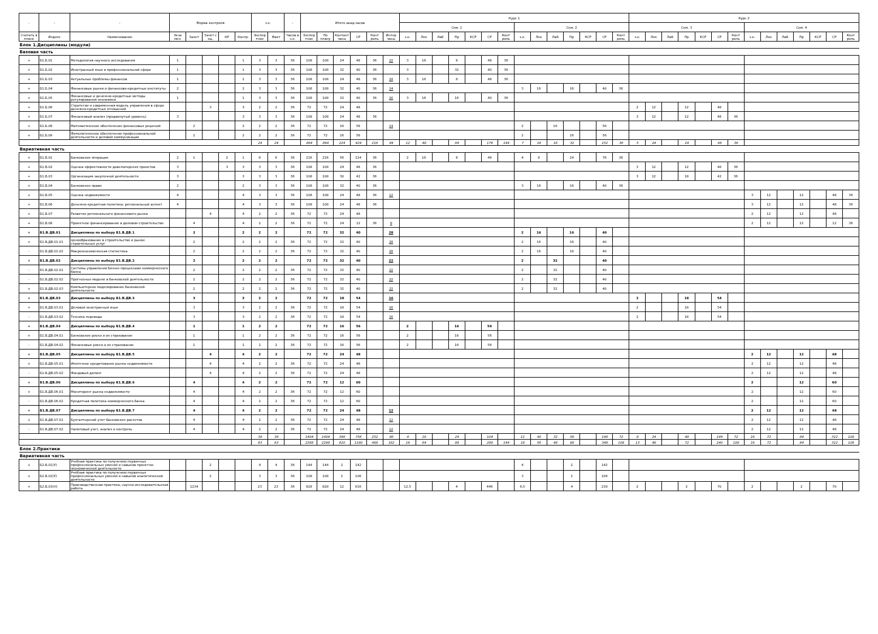| - | - | - | Форма контроля | | | | | з.е. | | - | Итого акад.часов | | | | | | Курс 1 | | | | | | | | | | | | | | Курс 2 | | | | | | | | | | | | | |
| --- | --- | --- | --- | --- | --- | --- | --- | --- | --- | --- | --- | --- | --- | --- | --- | --- | --- | --- | --- | --- | --- | --- | --- | --- | --- | --- | --- | --- | --- | --- | --- | --- | --- | --- | --- | --- | --- | --- | --- | --- | --- | --- | --- | --- |
| | | | | | | | | | | | | | | | | | Сем. 1 | | | | | | | Сем. 2 | | | | | | | Сем. 3 | | | | | | | Сем. 4 | | | | | | |
| Считать в плане | Индекс | Наименование | Экза мен | Зачет | Зачет с оц. | КР | Контр. | Экспер тное | Факт | Часов в з.е. | Экспер тное | По плану | Контакт часы | СР | Конт роль | Интер часы | з.е. | Лек | Лаб | Пр | КСР | СР | Конт роль | з.е. | Лек | Лаб | Пр | КСР | СР | Конт роль | з.е. | Лек | Лаб | Пр | КСР | СР | Конт роль | з.е. | Лек | Лаб | Пр | КСР | СР | Конт роль |
| Блок 1.Дисциплины (модули) | | | | | | | | | | | | | | | | | | | | | | | | | | | | | | | | | | | | | | | | | | | | |
| Базовая часть | | | | | | | | | | | | | | | | | | | | | | | | | | | | | | | | | | | | | | | | | | | | |
| + | Б1.Б.01 | Методология научного исследования | 1 | | | | 1 | 3 | 3 | 36 | 108 | 108 | 24 | 48 | 36 | 22 | 3 | 16 | | 8 | | 48 | 36 | | | | | | | | | | | | | | | | | | | | | |
| + | Б1.Б.02 | Иностранный язык в профессиональной сфере | 1 | | | | 1 | 3 | 3 | 36 | 108 | 108 | 32 | 40 | 36 | | 3 | | | 32 | | 40 | 36 | | | | | | | | | | | | | | | | | | | | | |
| + | Б1.Б.03 | Актуальные проблемы финансов | 1 | | | | 1 | 3 | 3 | 36 | 108 | 108 | 24 | 48 | 36 | 18 | 3 | 16 | | 8 | | 48 | 36 | | | | | | | | | | | | | | | | | | | | | |
| + | Б1.Б.04 | Финансовые рынки и финансово-кредитные институты | 2 | | | | 2 | 3 | 3 | 36 | 108 | 108 | 32 | 40 | 36 | 14 | | | | | | | | 3 | 16 | | 16 | | 40 | 36 | | | | | | | | | | | | | | |
| + | Б1.Б.05 | Финансовые и денежно-кредитные методы регулирования экономики | 1 | | | | 1 | 3 | 3 | 36 | 108 | 108 | 32 | 40 | 36 | 16 | 3 | 16 | | 16 | | 40 | 36 | | | | | | | | | | | | | | | | | | | | | |
| + | Б1.Б.06 | Стратегии и современная модель управления в сфере денежно-кредитных отношений | | | 3 | | 3 | 2 | 2 | 36 | 72 | 72 | 24 | 48 | | | | | | | | | | | | | | | | | 2 | 12 | | 12 | | 48 | | | | | | | | |
| + | Б1.Б.07 | Финансовый анализ (продвинутый уровень) | 3 | | | | 3 | 3 | 3 | 36 | 108 | 108 | 24 | 48 | 36 | | | | | | | | | | | | | | | | 3 | 12 | | 12 | | 48 | 36 | | | | | | | |
| + | Б1.Б.08 | Математическое обеспечение финансовых решений | | 2 | | | 2 | 2 | 2 | 36 | 72 | 72 | 16 | 56 | | 14 | | | | | | | | 2 | | 16 | | | 56 | | | | | | | | | | | | | | | |
| + | Б1.Б.09 | Филологическое обеспечение профессиональной деятельности и деловой коммуникации | | 2 | | | 2 | 2 | 2 | 36 | 72 | 72 | 16 | 56 | | | | | | | | | | 2 | | | 16 | | 56 | | | | | | | | | | | | | | | |
| | | | | | | | | 24 | 24 | | 864 | 864 | 224 | 424 | 216 | 84 | 12 | 48 | | 64 | | 176 | 144 | 7 | 16 | 16 | 32 | | 152 | 36 | 5 | 24 | | 24 | | 96 | 36 | | | | | | | |
| Вариативная часть | | | | | | | | | | | | | | | | | | | | | | | | | | | | | | | | | | | | | | | | | | | | |
| + | Б1.В.01 | Банковские операции | 2 | 1 | | 2 | 1 | 6 | 6 | 36 | 216 | 216 | 56 | 124 | 36 | | 2 | 16 | | 8 | | 48 | | 4 | 8 | | 24 | | 76 | 36 | | | | | | | | | | | | | | |
| + | Б1.В.02 | Оценка эффективности девелоперских проектов | 3 | | | 3 | 3 | 3 | 3 | 36 | 108 | 108 | 24 | 48 | 36 | | | | | | | | | | | | | | | | 3 | 12 | | 12 | | 48 | 36 | | | | | | | |
| + | Б1.В.03 | Организация закупочной деятельности | 3 | | | | 3 | 3 | 3 | 36 | 108 | 108 | 30 | 42 | 36 | | | | | | | | | | | | | | | | 3 | 12 | | 18 | | 42 | 36 | | | | | | | |
| + | Б1.В.04 | Банковское право | 2 | | | | 2 | 3 | 3 | 36 | 108 | 108 | 32 | 40 | 36 | | | | | | | | | 3 | 16 | | 16 | | 40 | 36 | | | | | | | | | | | | | | |
| + | Б1.В.05 | Оценка недвижимости | 4 | | | | 4 | 3 | 3 | 36 | 108 | 108 | 24 | 48 | 36 | 12 | | | | | | | | | | | | | | | | | | | | | | 3 | 12 | | 12 | | 48 | 36 |
| + | Б1.В.06 | Денежно-кредитная политика: региональный аспект | 4 | | | | 4 | 3 | 3 | 36 | 108 | 108 | 24 | 48 | 36 | | | | | | | | | | | | | | | | | | | | | | | 3 | 12 | | 12 | | 48 | 36 |
| + | Б1.В.07 | Развитие регионального финансового рынка | | | 4 | | 4 | 2 | 2 | 36 | 72 | 72 | 24 | 48 | | | | | | | | | | | | | | | | | | | | | | | | 2 | 12 | | 12 | | 48 | |
| + | Б1.В.08 | Проектное финансирование в долевом строительстве | | 4 | | | 4 | 2 | 2 | 36 | 72 | 72 | 24 | 12 | 36 | 8 | | | | | | | | | | | | | | | | | | | | | | 2 | 12 | | 12 | | 12 | 36 |
| + | Б1.В.ДВ.01 | Дисциплины по выбору Б1.В.ДВ.1 | | 2 | | | 2 | 2 | 2 | | 72 | 72 | 32 | 40 | | 28 | | | | | | | | 2 | 16 | | 16 | | 40 | | | | | | | | | | | | | | | |
| + | Б1.В.ДВ.01.01 | Ценообразование в строительстве и рынок строительных услуг | | 2 | | | 2 | 2 | 2 | 36 | 72 | 72 | 32 | 40 | | 28 | | | | | | | | 2 | 16 | | 16 | | 40 | | | | | | | | | | | | | | | |
| - | Б1.В.ДВ.01.02 | Макроэкономическая статистика | | 2 | | | 2 | 2 | 2 | 36 | 72 | 72 | 32 | 40 | | 28 | | | | | | | | 2 | 16 | | 16 | | 40 | | | | | | | | | | | | | | | |
| + | Б1.В.ДВ.02 | Дисциплины по выбору Б1.В.ДВ.2 | | 2 | | | 2 | 2 | 2 | | 72 | 72 | 32 | 40 | | 22 | | | | | | | | 2 | | 32 | | | 40 | | | | | | | | | | | | | | | |
| - | Б1.В.ДВ.02.01 | Системы управления бизнес-процессами коммерческого банка | | 2 | | | 2 | 2 | 2 | 36 | 72 | 72 | 32 | 40 | | 22 | | | | | | | | 2 | | 32 | | | 40 | | | | | | | | | | | | | | | |
| - | Б1.В.ДВ.02.02 | Прогнозные модели в банковской деятельности | | 2 | | | 2 | 2 | 2 | 36 | 72 | 72 | 32 | 40 | | 22 | | | | | | | | 2 | | 32 | | | 40 | | | | | | | | | | | | | | | |
| + | Б1.В.ДВ.02.03 | Компьютерное моделирование банковской деятельности | | 2 | | | 2 | 2 | 2 | 36 | 72 | 72 | 32 | 40 | | 22 | | | | | | | | 2 | | 32 | | | 40 | | | | | | | | | | | | | | | |
| + | Б1.В.ДВ.03 | Дисциплины по выбору Б1.В.ДВ.3 | | 3 | | | 3 | 2 | 2 | | 72 | 72 | 18 | 54 | | 16 | | | | | | | | | | | | | | | 2 | | | 18 | | 54 | | | | | | | | |
| + | Б1.В.ДВ.03.01 | Деловой иностранный язык | | 3 | | | 3 | 2 | 2 | 36 | 72 | 72 | 18 | 54 | | 16 | | | | | | | | | | | | | | | 2 | | | 18 | | 54 | | | | | | | | |
| - | Б1.В.ДВ.03.02 | Техника перевода | | 3 | | | 3 | 2 | 2 | 36 | 72 | 72 | 18 | 54 | | 16 | | | | | | | | | | | | | | | 2 | | | 18 | | 54 | | | | | | | | |
| + | Б1.В.ДВ.04 | Дисциплины по выбору Б1.В.ДВ.4 | | 1 | | | 1 | 2 | 2 | | 72 | 72 | 16 | 56 | | | 2 | | | 16 | | 56 | | | | | | | | | | | | | | | | | | | | | | |
| + | Б1.В.ДВ.04.01 | Банковские риски и их страхование | | 1 | | | 1 | 2 | 2 | 36 | 72 | 72 | 16 | 56 | | | 2 | | | 16 | | 56 | | | | | | | | | | | | | | | | | | | | | | |
| - | Б1.В.ДВ.04.02 | Финансовые риски и их страхование | | 1 | | | 1 | 2 | 2 | 36 | 72 | 72 | 16 | 56 | | | 2 | | | 16 | | 56 | | | | | | | | | | | | | | | | | | | | | | |
| + | Б1.В.ДВ.05 | Дисциплины по выбору Б1.В.ДВ.5 | | | 4 | | 4 | 2 | 2 | | 72 | 72 | 24 | 48 | | | | | | | | | | | | | | | | | | | | | | | | 2 | 12 | | 12 | | 48 | |
| + | Б1.В.ДВ.05.01 | Ипотечное кредитование рынка недвижимости | | | 4 | | 4 | 2 | 2 | 36 | 72 | 72 | 24 | 48 | | | | | | | | | | | | | | | | | | | | | | | | 2 | 12 | | 12 | | 48 | |
| - | Б1.В.ДВ.05.02 | Фондовый дилинг | | | 4 | | 4 | 2 | 2 | 36 | 72 | 72 | 24 | 48 | | | | | | | | | | | | | | | | | | | | | | | | 2 | 12 | | 12 | | 48 | |
| + | Б1.В.ДВ.06 | Дисциплины по выбору Б1.В.ДВ.6 | | 4 | | | 4 | 2 | 2 | | 72 | 72 | 12 | 60 | | | | | | | | | | | | | | | | | | | | | | | | 2 | | | 12 | | 60 | |
| + | Б1.В.ДВ.06.01 | Мониторинг рынка недвижимости | | 4 | | | 4 | 2 | 2 | 36 | 72 | 72 | 12 | 60 | | | | | | | | | | | | | | | | | | | | | | | | 2 | | | 12 | | 60 | |
| - | Б1.В.ДВ.06.02 | Кредитная политика коммерческого банка | | 4 | | | 4 | 2 | 2 | 36 | 72 | 72 | 12 | 60 | | | | | | | | | | | | | | | | | | | | | | | | 2 | | | 12 | | 60 | |
| + | Б1.В.ДВ.07 | Дисциплины по выбору Б1.В.ДВ.7 | | 4 | | | 4 | 2 | 2 | | 72 | 72 | 24 | 48 | | 12 | | | | | | | | | | | | | | | | | | | | | | 2 | 12 | | 12 | | 48 | |
| + | Б1.В.ДВ.07.01 | Бухгалтерский учет банковских расчетов | | 4 | | | 4 | 2 | 2 | 36 | 72 | 72 | 24 | 48 | | 12 | | | | | | | | | | | | | | | | | | | | | | 2 | 12 | | 12 | | 48 | |
| - | Б1.В.ДВ.07.02 | Налоговый учет, анализ и контроль | | 4 | | | 4 | 2 | 2 | 36 | 72 | 72 | 24 | 48 | | 12 | | | | | | | | | | | | | | | | | | | | | | 2 | 12 | | 12 | | 48 | |
| | | | | | | | | 39 | 39 | | 1404 | 1404 | 396 | 756 | 252 | 98 | 4 | 16 | | 24 | | 104 | | 11 | 40 | 32 | 56 | | 196 | 72 | 8 | 24 | | 48 | | 144 | 72 | 16 | 72 | | 84 | | 312 | 108 |
| | | | | | | | | 63 | 63 | | 2268 | 2268 | 620 | 1180 | 468 | 182 | 16 | 64 | | 88 | | 280 | 144 | 18 | 56 | 48 | 88 | | 348 | 108 | 13 | 48 | | 72 | | 240 | 108 | 16 | 72 | | 84 | | 312 | 108 |
| Блок 2.Практики | | | | | | | | | | | | | | | | | | | | | | | | | | | | | | | | | | | | | | | | | | | | |
| Вариативная часть | | | | | | | | | | | | | | | | | | | | | | | | | | | | | | | | | | | | | | | | | | | | |
| + | Б2.В.01(У) | Учебная практика по получению первичных профессиональных умений и навыков проектно-экономической деятельности | | | 2 | | | 4 | 4 | 36 | 144 | 144 | 2 | 142 | | | | | | | | | | 4 | | | 2 | | 142 | | | | | | | | | | | | | | | |
| + | Б2.В.02(У) | Учебная практика по получению первичных профессиональных умений и навыков аналитической деятельности | | | 2 | | | 3 | 3 | 36 | 108 | 108 | 2 | 106 | | | | | | | | | | 3 | | | 2 | | 106 | | | | | | | | | | | | | | | |
| + | Б2.В.03(Н) | Производственная практика, научно-исследовательская работа | | 1234 | | | | 23 | 23 | 36 | 828 | 828 | 12 | 816 | | | 12.5 | | | 4 | | 446 | | 6.5 | | | 4 | | 230 | | 2 | | | 2 | | 70 | | 2 | | | 2 | | 70 | |